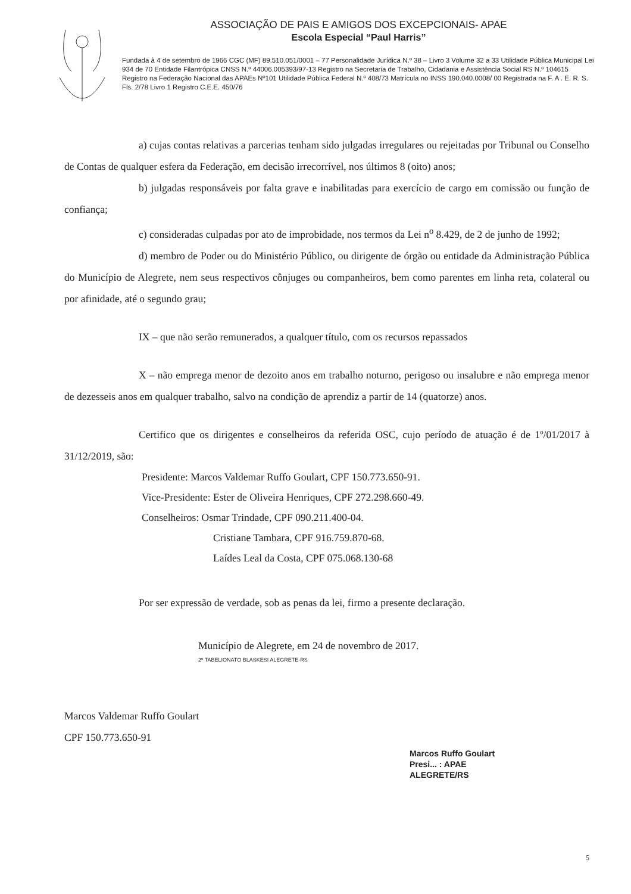ASSOCIAÇÃO DE PAIS E AMIGOS DOS EXCEPCIONAIS- APAE
Escola Especial “Paul Harris”
Fundada à 4 de setembro de 1966 CGC (MF) 89.510.051/0001 – 77 Personalidade Jurídica N.º 38 – Livro 3 Volume 32 a 33 Utilidade Pública Municipal Lei 934 de 70 Entidade Filantrópica CNSS N.º 44006.005393/97-13 Registro na Secretaria de Trabalho, Cidadania e Assistência Social RS N.º 104615 Registro na Federação Nacional das APAEs Nº101 Utilidade Pública Federal N.º 408/73 Matrícula no INSS 190.040.0008/ 00 Registrada na F. A . E. R. S. Fls. 2/78 Livro 1 Registro C.E.E. 450/76
a) cujas contas relativas a parcerias tenham sido julgadas irregulares ou rejeitadas por Tribunal ou Conselho de Contas de qualquer esfera da Federação, em decisão irrecorrível, nos últimos 8 (oito) anos;
b) julgadas responsáveis por falta grave e inabilitadas para exercício de cargo em comissão ou função de confiança;
c) consideradas culpadas por ato de improbidade, nos termos da Lei n<sup>o</sup> 8.429, de 2 de junho de 1992;
d) membro de Poder ou do Ministério Público, ou dirigente de órgão ou entidade da Administração Pública do Município de Alegrete, nem seus respectivos cônjuges ou companheiros, bem como parentes em linha reta, colateral ou por afinidade, até o segundo grau;
IX – que não serão remunerados, a qualquer título, com os recursos repassados
X – não emprega menor de dezoito anos em trabalho noturno, perigoso ou insalubre e não emprega menor de dezesseis anos em qualquer trabalho, salvo na condição de aprendiz a partir de 14 (quatorze) anos.
Certifico que os dirigentes e conselheiros da referida OSC, cujo período de atuação é de 1º/01/2017 à 31/12/2019, são:
Presidente: Marcos Valdemar Ruffo Goulart, CPF 150.773.650-91.
Vice-Presidente: Ester de Oliveira Henriques, CPF 272.298.660-49.
Conselheiros: Osmar Trindade, CPF 090.211.400-04.
Cristiane Tambara, CPF 916.759.870-68.
Laídes Leal da Costa, CPF 075.068.130-68
Por ser expressão de verdade, sob as penas da lei, firmo a presente declaração.
Município de Alegrete, em 24 de novembro de 2017.
2º TABELIONATO BLASKESI ALEGRETE-RS
Marcos Valdemar Ruffo Goulart
CPF 150.773.650-91
Marcos Ruffo Goulart
Presi... : APAE
ALEGRETE/RS
5